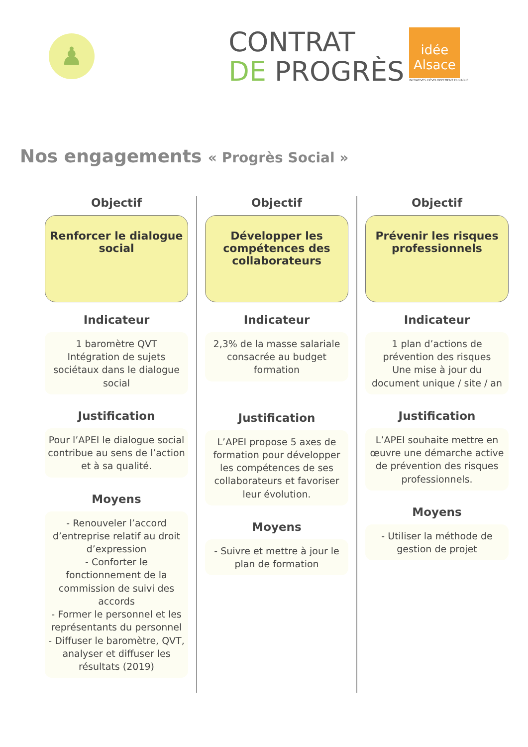♟
CONTRAT
DE PROGRÈS
idée
Alsace
INITIATIVES DÉVELOPPEMENT DURABLE
Nos engagements « Progrès Social »
Objectif
Renforcer le dialogue social
Indicateur
1 baromètre QVT
Intégration de sujets sociétaux dans le dialogue social
Justification
Pour l’APEI le dialogue social contribue au sens de l’action et à sa qualité.
Moyens
- Renouveler l’accord d’entreprise relatif au droit d’expression
- Conforter le fonctionnement de la commission de suivi des accords
- Former le personnel et les représentants du personnel
- Diffuser le baromètre, QVT, analyser et diffuser les résultats (2019)
Objectif
Développer les compétences des collaborateurs
Indicateur
2,3% de la masse salariale consacrée au budget formation
Justification
L’APEI propose 5 axes de formation pour développer les compétences de ses collaborateurs et favoriser leur évolution.
Moyens
- Suivre et mettre à jour le plan de formation
Objectif
Prévenir les risques professionnels
Indicateur
1 plan d’actions de prévention des risques
Une mise à jour du document unique / site / an
Justification
L’APEI souhaite mettre en œuvre une démarche active de prévention des risques professionnels.
Moyens
- Utiliser la méthode de gestion de projet